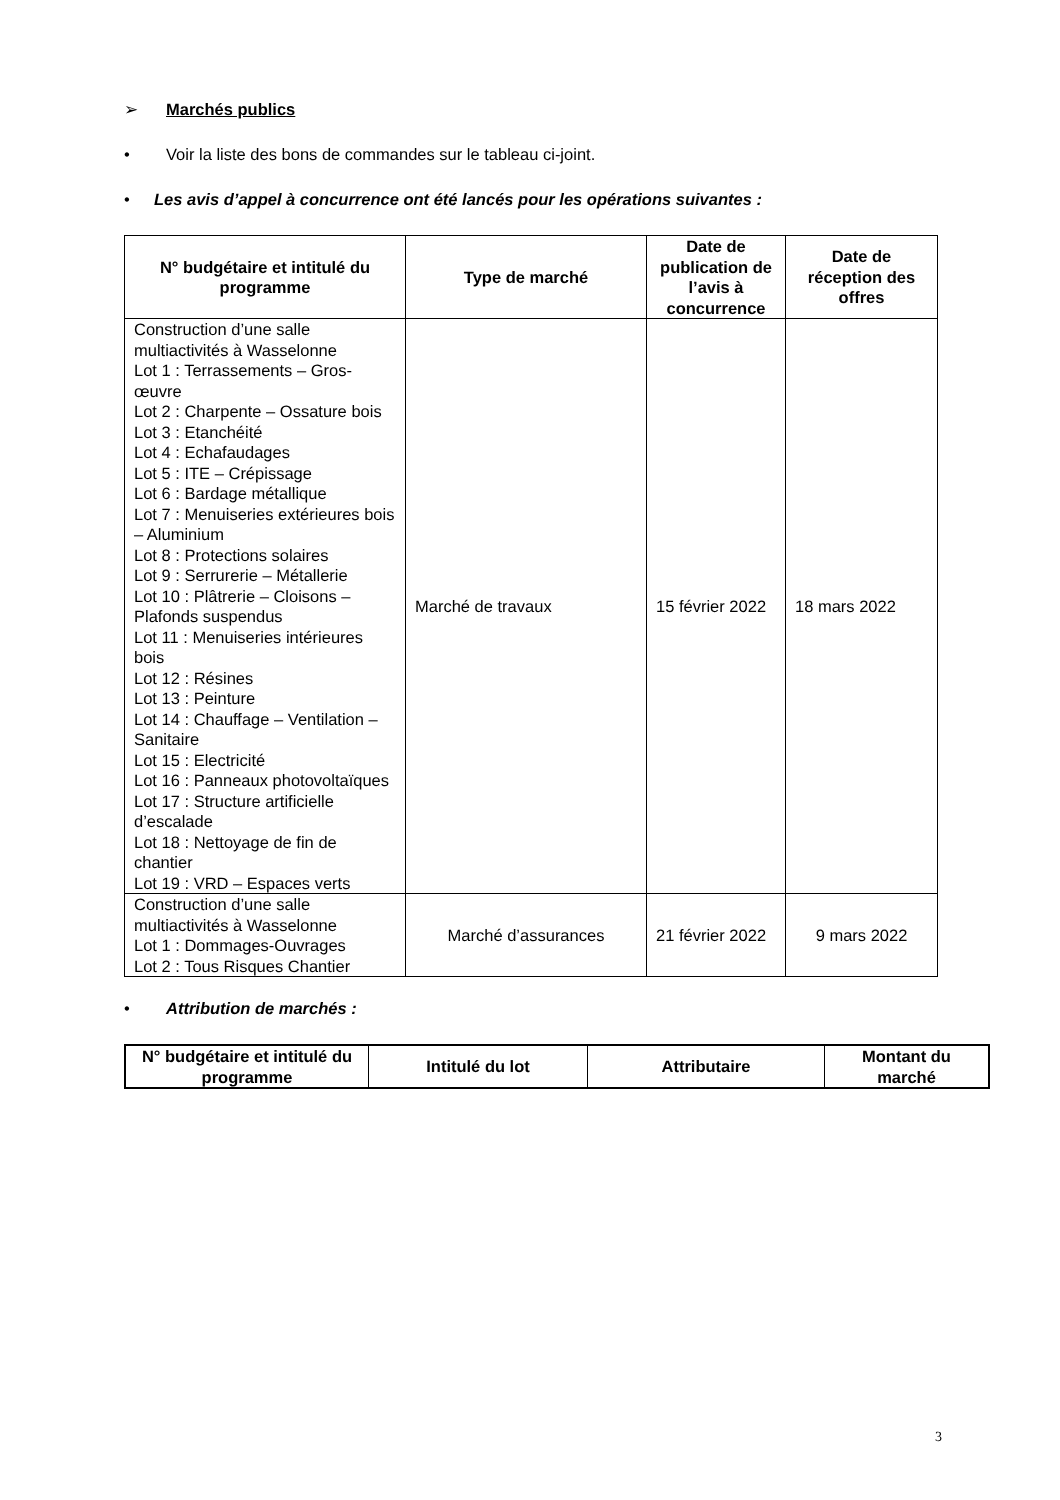➢ Marchés publics
• Voir la liste des bons de commandes sur le tableau ci-joint.
• Les avis d’appel à concurrence ont été lancés pour les opérations suivantes :
| N° budgétaire et intitulé du programme | Type de marché | Date de publication de l’avis à concurrence | Date de réception des offres |
| --- | --- | --- | --- |
| Construction d’une salle multiactivités à Wasselonne Lot 1 : Terrassements – Gros-œuvre Lot 2 : Charpente – Ossature bois Lot 3 : Etanchéité Lot 4 : Echafaudages Lot 5 : ITE – Crépissage Lot 6 : Bardage métallique Lot 7 : Menuiseries extérieures bois – Aluminium Lot 8 : Protections solaires Lot 9 : Serrurerie – Métallerie Lot 10 : Plâtrerie – Cloisons – Plafonds suspendus Lot 11 : Menuiseries intérieures bois Lot 12 : Résines Lot 13 : Peinture Lot 14 : Chauffage – Ventilation – Sanitaire Lot 15 : Electricité Lot 16 : Panneaux photovoltaïques Lot 17 : Structure artificielle d’escalade Lot 18 : Nettoyage de fin de chantier Lot 19 : VRD – Espaces verts | Marché de travaux | 15 février 2022 | 18 mars 2022 |
| Construction d’une salle multiactivités à Wasselonne Lot 1 : Dommages-Ouvrages Lot 2 : Tous Risques Chantier | Marché d’assurances | 21 février 2022 | 9 mars 2022 |
• Attribution de marchés :
| N° budgétaire et intitulé du programme | Intitulé du lot | Attributaire | Montant du marché |
| --- | --- | --- | --- |
3